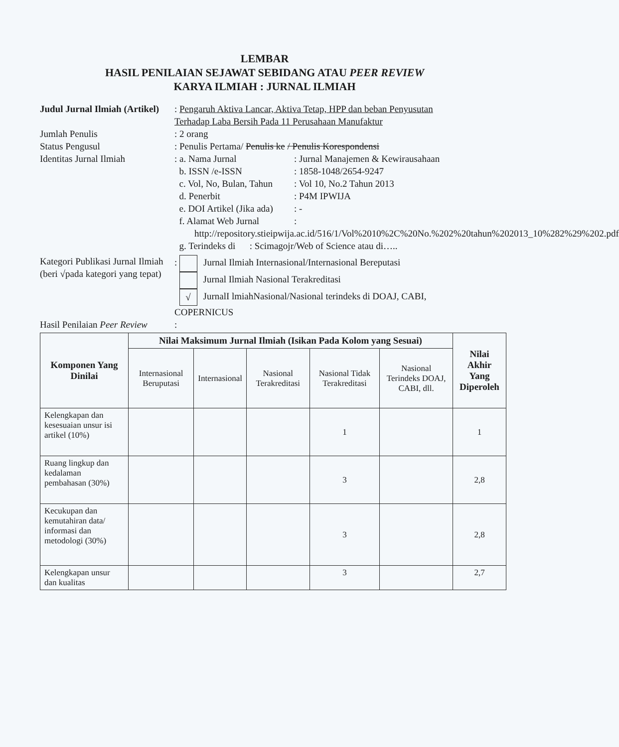LEMBAR
HASIL PENILAIAN SEJAWAT SEBIDANG ATAU PEER REVIEW
KARYA ILMIAH : JURNAL ILMIAH
Judul Jurnal Ilmiah (Artikel)
: Pengaruh Aktiva Lancar, Aktiva Tetap, HPP dan beban Penyusutan Terhadap Laba Bersih Pada 11 Perusahaan Manufaktur
Jumlah Penulis : 2 orang
Status Pengusul : Penulis Pertama/ Penulis ke / Penulis Korespondensi
Identitas Jurnal Ilmiah : a. Nama Jurnal: Jurnal Manajemen & Kewirausahaan
b. ISSN /e-ISSN: 1858-1048/2654-9247
c. Vol, No, Bulan, Tahun: Vol 10, No.2 Tahun 2013
d. Penerbit: P4M IPWIJA
e. DOI Artikel (Jika ada): -
f. Alamat Web Jurnal:
http://repository.stieipwija.ac.id/516/1/Vol%2010%2C%20No.%202%20tahun%202013_10%282%29%202.pdf
g. Terindeks di : Scimagojr/Web of Science atau di…..
Kategori Publikasi Jurnal Ilmiah (beri √pada kategori yang tepat)
: Jurnal Ilmiah Internasional/Internasional Bereputasi
Jurnal Ilmiah Nasional Terakreditasi
√ JurnalI lmiahNasional/Nasional terindeks di DOAJ, CABI, COPERNICUS
Hasil Penilaian Peer Review
:
| Komponen Yang Dinilai | Nilai Maksimum Jurnal Ilmiah (Isikan Pada Kolom yang Sesuai) | | | | | Nilai Akhir Yang Diperoleh |
| --- | --- | --- | --- | --- | --- | --- |
| | Internasional Beruputasi | Internasional | Nasional Terakreditasi | Nasional Tidak Terakreditasi | Nasional Terindeks DOAJ, CABI, dll. | |
| Kelengkapan dan kesesuaian unsur isi artikel (10%) | | | | 1 | | 1 |
| Ruang lingkup dan kedalaman pembahasan (30%) | | | | 3 | | 2,8 |
| Kecukupan dan kemutahiran data/ informasi dan metodologi (30%) | | | | 3 | | 2,8 |
| Kelengkapan unsur dan kualitas | | | | 3 | | 2,7 |